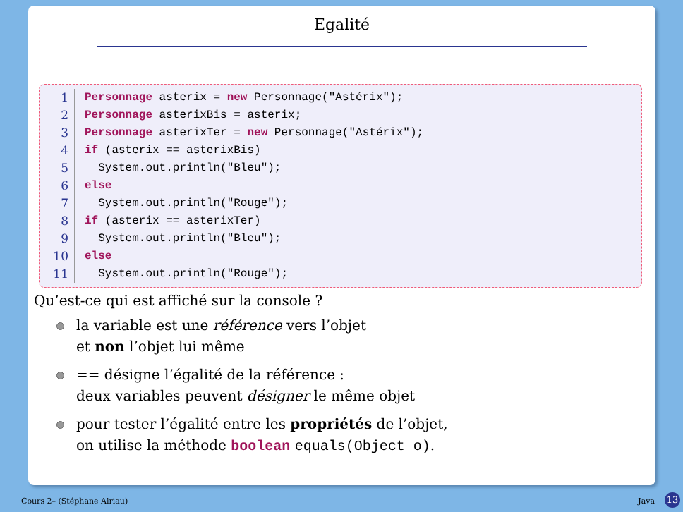Egalité
1 Personnage asterix = new Personnage("Astérix");
2 Personnage asterixBis = asterix;
3 Personnage asterixTer = new Personnage("Astérix");
4 if (asterix == asterixBis)
5 System.out.println("Bleu");
6 else
7 System.out.println("Rouge");
8 if (asterix == asterixTer)
9 System.out.println("Bleu");
10 else
11 System.out.println("Rouge");
Qu’est-ce qui est affiché sur la console ?
la variable est une référence vers l’objet
et non l’objet lui même
== désigne l’égalité de la référence :
deux variables peuvent désigner le même objet
pour tester l’égalité entre les propriétés de l’objet,
on utilise la méthode boolean equals(Object o).
Cours 2– (Stéphane Airiau) Java
13